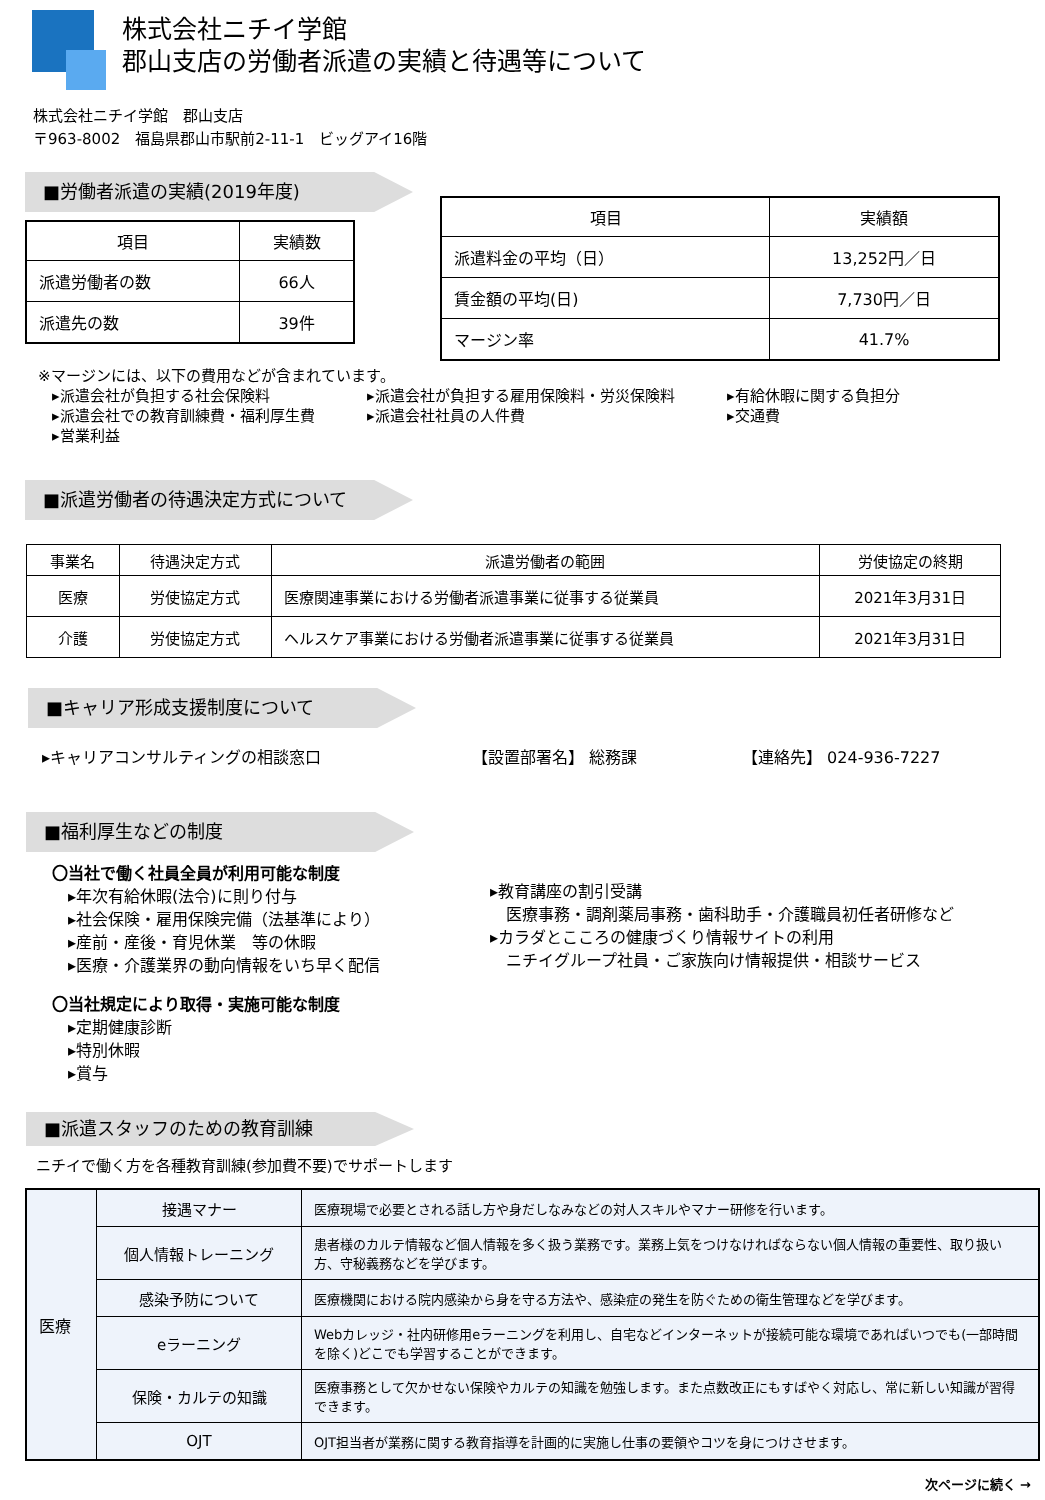株式会社ニチイ学館
郡山支店の労働者派遣の実績と待遇等について
株式会社ニチイ学館　郡山支店
〒963-8002　福島県郡山市駅前2-11-1　ビッグアイ16階
■労働者派遣の実績(2019年度)
| 項目 | 実績数 |
| --- | --- |
| 派遣労働者の数 | 66人 |
| 派遣先の数 | 39件 |
| 項目 | 実績額 |
| --- | --- |
| 派遣料金の平均（日） | 13,252円／日 |
| 賃金額の平均(日) | 7,730円／日 |
| マージン率 | 41.7% |
※マージンには、以下の費用などが含まれています。
▸派遣会社が負担する社会保険料 ▸派遣会社が負担する雇用保険料・労災保険料 ▸有給休暇に関する負担分 ▸派遣会社での教育訓練費・福利厚生費 ▸派遣会社社員の人件費 ▸交通費 ▸営業利益
■派遣労働者の待遇決定方式について
| 事業名 | 待遇決定方式 | 派遣労働者の範囲 | 労使協定の終期 |
| --- | --- | --- | --- |
| 医療 | 労使協定方式 | 医療関連事業における労働者派遣事業に従事する従業員 | 2021年3月31日 |
| 介護 | 労使協定方式 | ヘルスケア事業における労働者派遣事業に従事する従業員 | 2021年3月31日 |
■キャリア形成支援制度について
▸キャリアコンサルティングの相談窓口 【設置部署名】 総務課 【連絡先】 024-936-7227
■福利厚生などの制度
〇当社で働く社員全員が利用可能な制度
▸年次有給休暇(法令)に則り付与
▸社会保険・雇用保険完備（法基準により）
▸産前・産後・育児休業　等の休暇
▸医療・介護業界の動向情報をいち早く配信
〇当社規定により取得・実施可能な制度
▸定期健康診断
▸特別休暇
▸賞与
▸教育講座の割引受講
　医療事務・調剤薬局事務・歯科助手・介護職員初任者研修など
▸カラダとこころの健康づくり情報サイトの利用
　ニチイグループ社員・ご家族向け情報提供・相談サービス
■派遣スタッフのための教育訓練
ニチイで働く方を各種教育訓練(参加費不要)でサポートします
| 医療 | 接遇マナー | 医療現場で必要とされる話し方や身だしなみなどの対人スキルやマナー研修を行います。 |
| | 個人情報トレーニング | 患者様のカルテ情報など個人情報を多く扱う業務です。業務上気をつけなければならない個人情報の重要性、取り扱い方、守秘義務などを学びます。 |
| | 感染予防について | 医療機関における院内感染から身を守る方法や、感染症の発生を防ぐための衛生管理などを学びます。 |
| | eラーニング | Webカレッジ・社内研修用eラーニングを利用し、自宅などインターネットが接続可能な環境であればいつでも(一部時間を除く)どこでも学習することができます。 |
| | 保険・カルテの知識 | 医療事務として欠かせない保険やカルテの知識を勉強します。また点数改正にもすばやく対応し、常に新しい知識が習得できます。 |
| | OJT | OJT担当者が業務に関する教育指導を計画的に実施し仕事の要領やコツを身につけさせます。 |
次ページに続く →